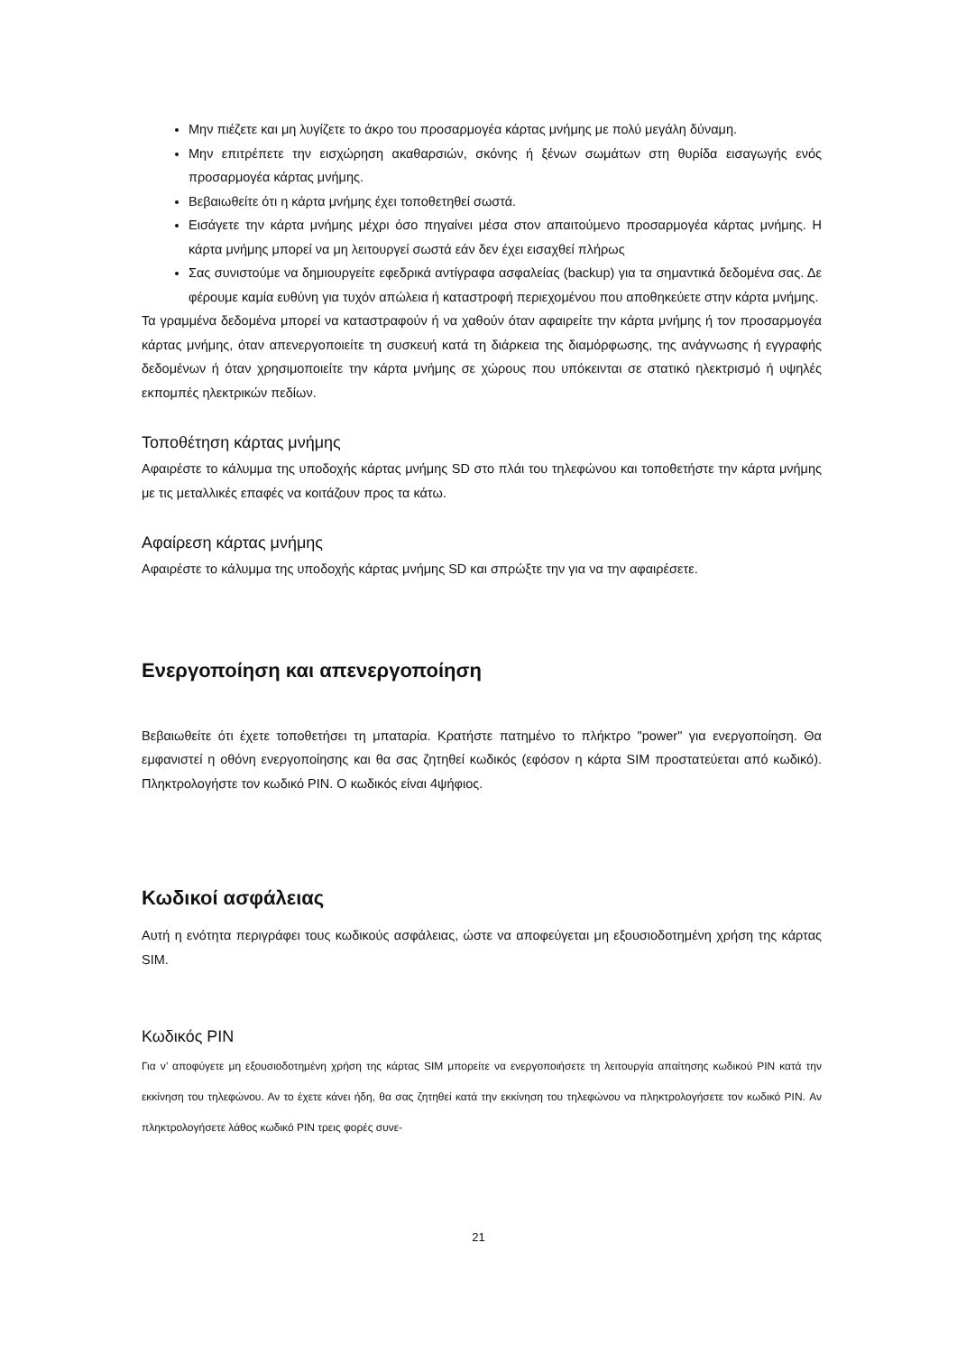Μην πιέζετε και μη λυγίζετε το άκρο του προσαρμογέα κάρτας μνήμης με πολύ μεγάλη δύναμη.
Μην επιτρέπετε την εισχώρηση ακαθαρσιών, σκόνης ή ξένων σωμάτων στη θυρίδα εισαγωγής ενός προσαρμογέα κάρτας μνήμης.
Βεβαιωθείτε ότι η κάρτα μνήμης έχει τοποθετηθεί σωστά.
Εισάγετε την κάρτα μνήμης μέχρι όσο πηγαίνει μέσα στον απαιτούμενο προσαρμογέα κάρτας μνήμης. Η κάρτα μνήμης μπορεί να μη λειτουργεί σωστά εάν δεν έχει εισαχθεί πλήρως
Σας συνιστούμε να δημιουργείτε εφεδρικά αντίγραφα ασφαλείας (backup) για τα σημαντικά δεδομένα σας. Δε φέρουμε καμία ευθύνη για τυχόν απώλεια ή καταστροφή περιεχομένου που αποθηκεύετε στην κάρτα μνήμης.
Τα γραμμένα δεδομένα μπορεί να καταστραφούν ή να χαθούν όταν αφαιρείτε την κάρτα μνήμης ή τον προσαρμογέα κάρτας μνήμης, όταν απενεργοποιείτε τη συσκευή κατά τη διάρκεια της διαμόρφωσης, της ανάγνωσης ή εγγραφής δεδομένων ή όταν χρησιμοποιείτε την κάρτα μνήμης σε χώρους που υπόκεινται σε στατικό ηλεκτρισμό ή υψηλές εκπομπές ηλεκτρικών πεδίων.
Τοποθέτηση κάρτας μνήμης
Αφαιρέστε το κάλυμμα της υποδοχής κάρτας μνήμης SD στο πλάι του τηλεφώνου και τοποθετήστε την κάρτα μνήμης με τις μεταλλικές επαφές να κοιτάζουν προς τα κάτω.
Αφαίρεση κάρτας μνήμης
Αφαιρέστε το κάλυμμα της υποδοχής κάρτας μνήμης SD και σπρώξτε την για να την αφαιρέσετε.
Ενεργοποίηση και απενεργοποίηση
Βεβαιωθείτε ότι έχετε τοποθετήσει τη μπαταρία. Κρατήστε πατημένο το πλήκτρο "power" για ενεργοποίηση. Θα εμφανιστεί η οθόνη ενεργοποίησης και θα σας ζητηθεί κωδικός (εφόσον η κάρτα SIM προστατεύεται από κωδικό). Πληκτρολογήστε τον κωδικό PIN. Ο κωδικός είναι 4ψήφιος.
Κωδικοί ασφάλειας
Αυτή η ενότητα περιγράφει τους κωδικούς ασφάλειας, ώστε να αποφεύγεται μη εξουσιοδοτημένη χρήση της κάρτας SIM.
Κωδικός PIN
Για ν’ αποφύγετε μη εξουσιοδοτημένη χρήση της κάρτας SIM μπορείτε να ενεργοποιήσετε τη λειτουργία απαίτησης κωδικού PIN κατά την εκκίνηση του τηλεφώνου. Αν το έχετε κάνει ήδη, θα σας ζητηθεί κατά την εκκίνηση του τηλεφώνου να πληκτρολογήσετε τον κωδικό PIN. Αν πληκτρολογήσετε λάθος κωδικό PIN τρεις φορές συνε-
21